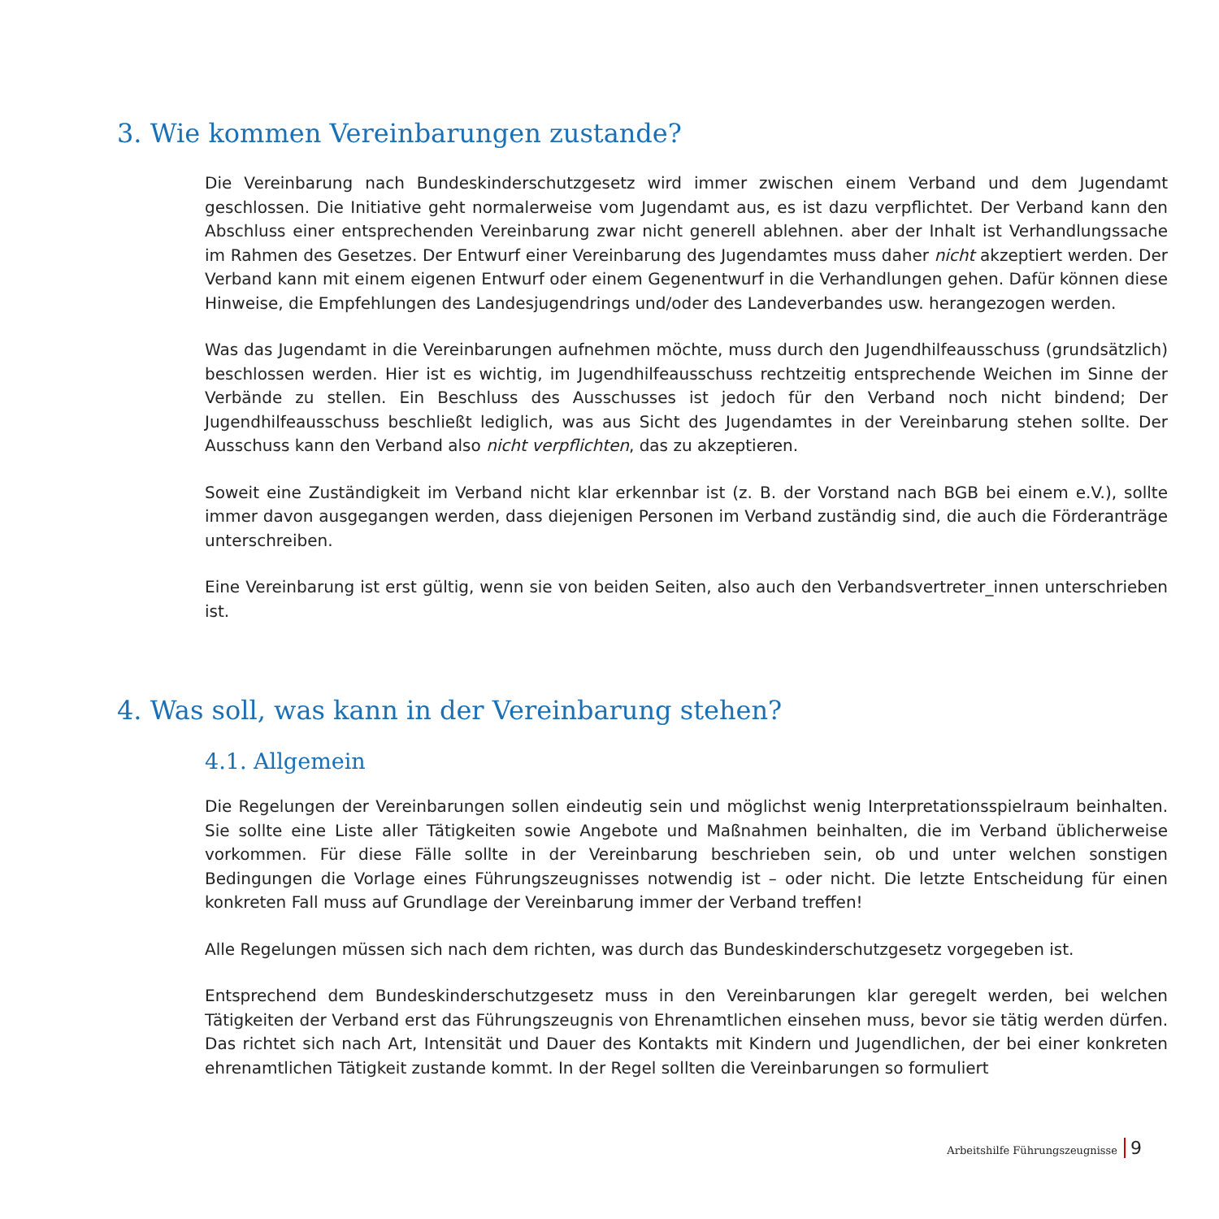3. Wie kommen Vereinbarungen zustande?
Die Vereinbarung nach Bundeskinderschutzgesetz wird immer zwischen einem Verband und dem Jugendamt geschlossen. Die Initiative geht normalerweise vom Jugendamt aus, es ist dazu verpflichtet. Der Verband kann den Abschluss einer entsprechenden Vereinbarung zwar nicht generell ablehnen. aber der Inhalt ist Verhandlungssache im Rahmen des Gesetzes. Der Entwurf einer Vereinbarung des Jugendamtes muss daher nicht akzeptiert werden. Der Verband kann mit einem eigenen Entwurf oder einem Gegenentwurf in die Verhandlungen gehen. Dafür können diese Hinweise, die Empfehlungen des Landesjugendrings und/oder des Landeverbandes usw. herangezogen werden.
Was das Jugendamt in die Vereinbarungen aufnehmen möchte, muss durch den Jugendhilfeausschuss (grundsätzlich) beschlossen werden. Hier ist es wichtig, im Jugendhilfeausschuss rechtzeitig entsprechende Weichen im Sinne der Verbände zu stellen. Ein Beschluss des Ausschusses ist jedoch für den Verband noch nicht bindend; Der Jugendhilfeausschuss beschließt lediglich, was aus Sicht des Jugendamtes in der Vereinbarung stehen sollte. Der Ausschuss kann den Verband also nicht verpflichten, das zu akzeptieren.
Soweit eine Zuständigkeit im Verband nicht klar erkennbar ist (z. B. der Vorstand nach BGB bei einem e.V.), sollte immer davon ausgegangen werden, dass diejenigen Personen im Verband zuständig sind, die auch die Förderanträge unterschreiben.
Eine Vereinbarung ist erst gültig, wenn sie von beiden Seiten, also auch den Verbandsvertreter_innen unterschrieben ist.
4. Was soll, was kann in der Vereinbarung stehen?
4.1. Allgemein
Die Regelungen der Vereinbarungen sollen eindeutig sein und möglichst wenig Interpretationsspielraum beinhalten. Sie sollte eine Liste aller Tätigkeiten sowie Angebote und Maßnahmen beinhalten, die im Verband üblicherweise vorkommen. Für diese Fälle sollte in der Vereinbarung beschrieben sein, ob und unter welchen sonstigen Bedingungen die Vorlage eines Führungszeugnisses notwendig ist – oder nicht. Die letzte Entscheidung für einen konkreten Fall muss auf Grundlage der Vereinbarung immer der Verband treffen!
Alle Regelungen müssen sich nach dem richten, was durch das Bundeskinderschutzgesetz vorgegeben ist.
Entsprechend dem Bundeskinderschutzgesetz muss in den Vereinbarungen klar geregelt werden, bei welchen Tätigkeiten der Verband erst das Führungszeugnis von Ehrenamtlichen einsehen muss, bevor sie tätig werden dürfen. Das richtet sich nach Art, Intensität und Dauer des Kontakts mit Kindern und Jugendlichen, der bei einer konkreten ehrenamtlichen Tätigkeit zustande kommt. In der Regel sollten die Vereinbarungen so formuliert
Arbeitshilfe Führungszeugnisse 9